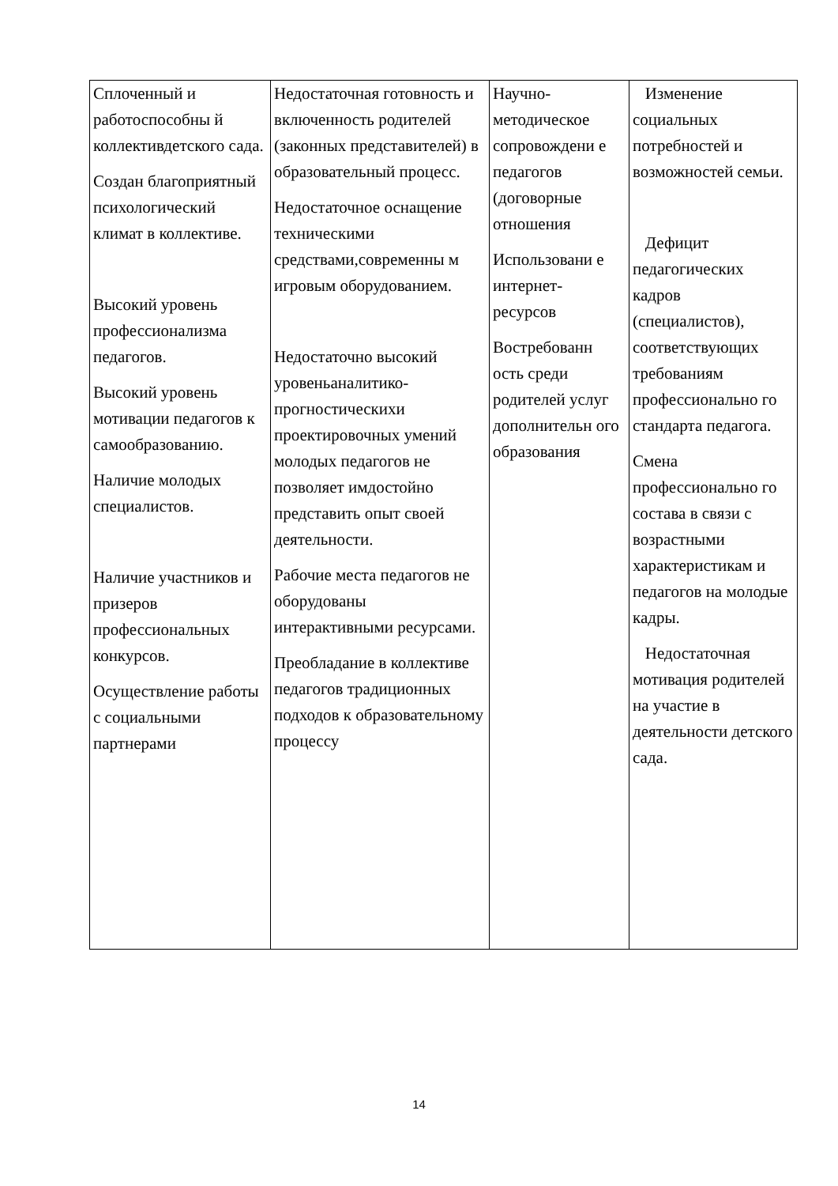| Сплоченный и работоспособны й коллективдетского сада. Создан благоприятный психологический климат в коллективе. Высокий уровень профессионализма педагогов. Высокий уровень мотивации педагогов к самообразованию. Наличие молодых специалистов. Наличие участников и призеров профессиональных конкурсов. Осуществление работы с социальными партнерами | Недостаточная готовность и включенность родителей (законных представителей) в образовательный процесс. Недостаточное оснащение техническими средствами,современны м игровым оборудованием. Недостаточно высокий уровеньаналитико-прогностическихи проектировочных умений молодых педагогов не позволяет имдостойно представить опыт своей деятельности. Рабочие места педагогов не оборудованы интерактивными ресурсами. Преобладание в коллективе педагогов традиционных подходов к образовательному процессу | Научно-методическое сопровождени е педагогов (договорные отношения Использовани е интернет-ресурсов Востребованн ость среди родителей услуг дополнительн ого образования | Изменение социальных потребностей и возможностей семьи. Дефицит педагогических кадров (специалистов), соответствующих требованиям профессионально го стандарта педагога. Смена профессионально го состава в связи с возрастными характеристикам и педагогов на молодые кадры. Недостаточная мотивация родителей на участие в деятельности детского сада. |
14